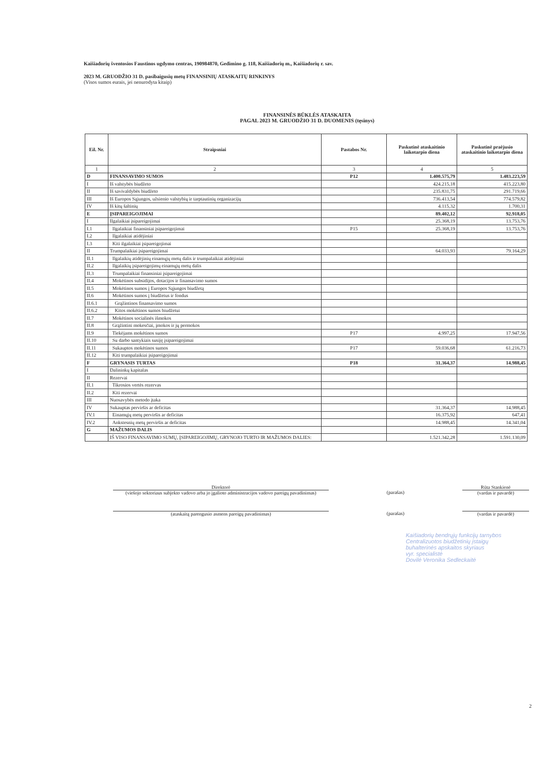Kaišiadorių šventosios Faustinos ugdymo centras, 190984870, Gedimino g. 118, Kaišiadorių m., Kaišiadorių r. sav.
2023 M. GRUODŽIO 31 D. pasibaigusių metų FINANSINIŲ ATASKAITŲ RINKINYS
(Visos sumos eurais, jei nenurodyta kitaip)
FINANSINĖS BŪKLĖS ATASKAITA
PAGAL 2023 M. GRUODŽIO 31 D. DUOMENIS (tęsinys)
| Eil. Nr. | Straipsniai | Pastabos Nr. | Paskutinė ataskaitinio laikotarpio diena | Paskutinė praėjusio ataskaitinio laikotarpio diena |
| --- | --- | --- | --- | --- |
| 1 | 2 | 3 | 4 | 5 |
| D | FINANSAVIMO SUMOS | P12 | 1.400.575,79 | 1.483.223,59 |
| I | Iš valstybės biudžeto | | 424.215,18 | 415.223,80 |
| II | Iš savivaldybės biudžeto | | 235.831,75 | 291.719,66 |
| III | Iš Europos Sąjungos, užsienio valstybių ir tarptautinių organizacijų | | 736.413,54 | 774.579,82 |
| IV | Iš kitų šaltinių | | 4.115,32 | 1.700,31 |
| E | ĮSIPAREIGOJIMAI | | 89.402,12 | 92.918,05 |
| I | Ilgalaikiai įsipareigojimai | | 25.368,19 | 13.753,76 |
| I.1 | Ilgalaikiai finansiniai įsipareigojimai | P15 | 25.368,19 | 13.753,76 |
| I.2 | Ilgalaikiai atidėjiniai | | | |
| I.3 | Kiti ilgalaikiai įsipareigojimai | | | |
| II | Trumpalaikiai įsipareigojimai | | 64.033,93 | 79.164,29 |
| II.1 | Ilgalaikių atidėjinių einamųjų metų dalis ir trumpalaikiai atidėjiniai | | | |
| II.2 | Ilgalaikių įsipareigojimų einamųjų metų dalis | | | |
| II.3 | Trumpalaikiai finansiniai įsipareigojimai | | | |
| II.4 | Mokėtinos subsidijos, dotacijos ir finansavimo sumos | | | |
| II.5 | Mokėtinos sumos į Europos Sąjungos biudžetą | | | |
| II.6 | Mokėtinos sumos į biudžetus ir fondus | | | |
| II.6.1 | Grąžintinos finansavimo sumos | | | |
| II.6.2 | Kitos mokėtinos sumos biudžetui | | | |
| II.7 | Mokėtinos socialinės išmokos | | | |
| II.8 | Grąžintini mokesčiai, įmokos ir jų permokos | | | |
| II.9 | Tiekėjams mokėtinos sumos | P17 | 4.997,25 | 17.947,56 |
| II.10 | Su darbo santykiais susiję įsipareigojimai | | | |
| II.11 | Sukauptos mokėtinos sumos | P17 | 59.036,68 | 61.216,73 |
| II.12 | Kiti trumpalaikiai įsipareigojimai | | | |
| F | GRYNASIS TURTAS | P18 | 31.364,37 | 14.988,45 |
| I | Dalininkų kapitalas | | | |
| II | Rezervai | | | |
| II.1 | Tikrosios vertės rezervas | | | |
| II.2 | Kiti rezervai | | | |
| III | Nuosavybės metodo įtaka | | | |
| IV | Sukauptas perviršis ar deficitas | | 31.364,37 | 14.988,45 |
| IV.1 | Einamųjų metų perviršis ar deficitas | | 16.375,92 | 647,41 |
| IV.2 | Ankstesnių metų perviršis ar deficitas | | 14.988,45 | 14.341,04 |
| G | MAŽUMOS DALIS | | | |
| | IŠ VISO FINANSAVIMO SUMŲ, ĮSIPAREIGOJIMŲ, GRYNOJO TURTO IR MAŽUMOS DALIES: | | 1.521.342,28 | 1.591.130,09 |
Direktorė
(viešojo sektoriaus subjekto vadovo arba jo įgalioto administracijos vadovo pareigų pavadinimas)
(parašas) Rūta Stankienė
(vardas ir pavardė)
(ataskaitą parengusio asmens pareigų pavadinimas) (parašas) (vardas ir pavardė)
Kaišiadorių bendrųjų funkcijų tarnybos
Centralizuotos biudžetinių įstaigų
buhalterinės apskaitos skyriaus
vyr. specialistė
Dovilė Veronika Sedleckaitė
2